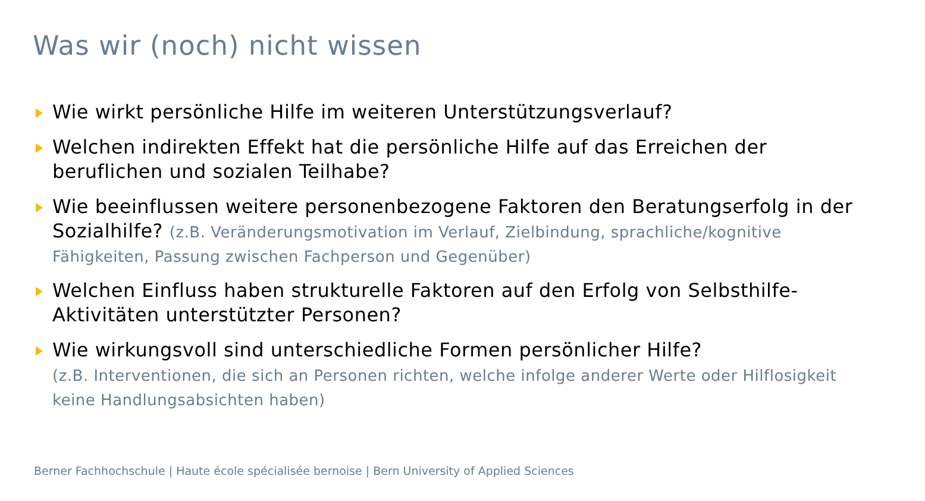Was wir (noch) nicht wissen
Wie wirkt persönliche Hilfe im weiteren Unterstützungsverlauf?
Welchen indirekten Effekt hat die persönliche Hilfe auf das Erreichen der beruflichen und sozialen Teilhabe?
Wie beeinflussen weitere personenbezogene Faktoren den Beratungserfolg in der Sozialhilfe? (z.B. Veränderungsmotivation im Verlauf, Zielbindung, sprachliche/kognitive Fähigkeiten, Passung zwischen Fachperson und Gegenüber)
Welchen Einfluss haben strukturelle Faktoren auf den Erfolg von Selbsthilfe-Aktivitäten unterstützter Personen?
Wie wirkungsvoll sind unterschiedliche Formen persönlicher Hilfe?
(z.B. Interventionen, die sich an Personen richten, welche infolge anderer Werte oder Hilflosigkeit keine Handlungsabsichten haben)
Berner Fachhochschule | Haute école spécialisée bernoise | Bern University of Applied Sciences